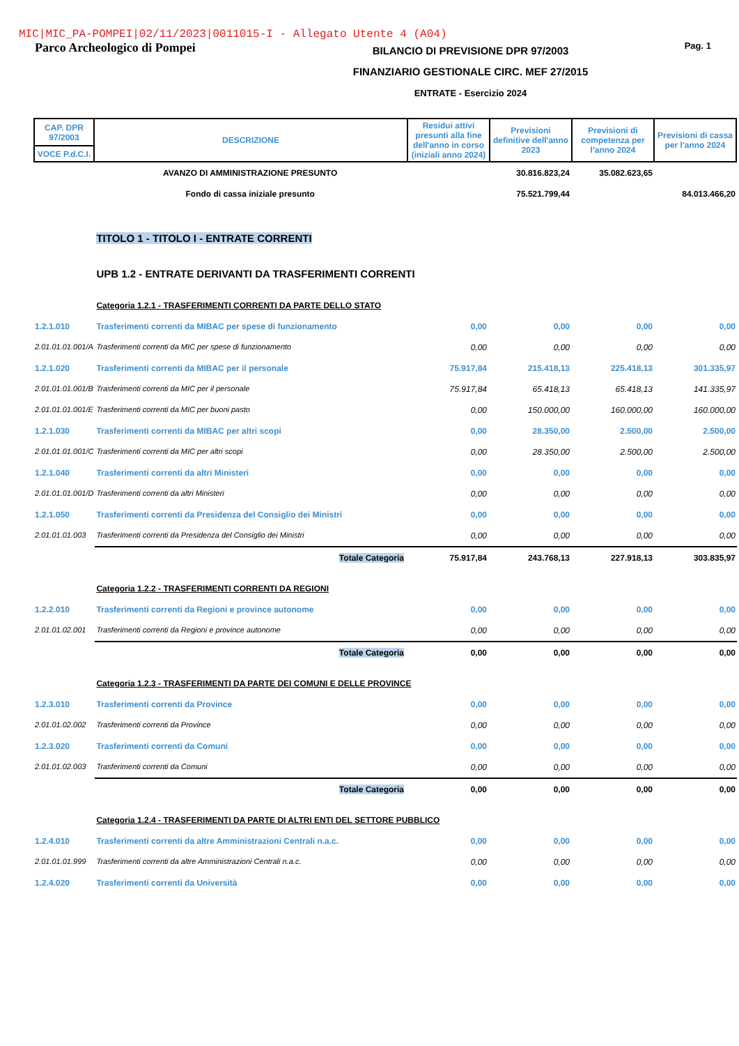MIC|MIC_PA-POMPEI|02/11/2023|0011015-I - Allegato Utente 4 (A04)
Parco Archeologico di Pompei
BILANCIO DI PREVISIONE DPR 97/2003
FINANZIARIO GESTIONALE CIRC. MEF 27/2015
ENTRATE - Esercizio 2024
Pag. 1
| CAP. DPR 97/2003 | DESCRIZIONE | Residui attivi presunti alla fine dell'anno in corso (iniziali anno 2024) | Previsioni definitive dell'anno 2023 | Previsioni di competenza per l'anno 2024 | Previsioni di cassa per l'anno 2024 |
| --- | --- | --- | --- | --- | --- |
| VOCE P.d.C.I. | | | | | |
| | AVANZO DI AMMINISTRAZIONE PRESUNTO | | 30.816.823,24 | 35.082.623,65 | |
| | Fondo di cassa iniziale presunto | | 75.521.799,44 | | 84.013.466,20 |
| | TITOLO 1 - TITOLO I - ENTRATE CORRENTI | | | | |
| | UPB 1.2 - ENTRATE DERIVANTI DA TRASFERIMENTI CORRENTI | | | | |
| | Categoria 1.2.1 - TRASFERIMENTI CORRENTI DA PARTE DELLO STATO | | | | |
| 1.2.1.010 | Trasferimenti correnti da MIBAC per spese di funzionamento | 0,00 | 0,00 | 0,00 | 0,00 |
| 2.01.01.01.001/A | Trasferimenti correnti da MIC per spese di funzionamento | 0,00 | 0,00 | 0,00 | 0,00 |
| 1.2.1.020 | Trasferimenti correnti da MIBAC per il personale | 75.917,84 | 215.418,13 | 225.418,13 | 301.335,97 |
| 2.01.01.01.001/B | Trasferimenti correnti da MIC per il personale | 75.917,84 | 65.418,13 | 65.418,13 | 141.335,97 |
| 2.01.01.01.001/E | Trasferimenti correnti da MIC per buoni pasto | 0,00 | 150.000,00 | 160.000,00 | 160.000,00 |
| 1.2.1.030 | Trasferimenti correnti da MIBAC per altri scopi | 0,00 | 28.350,00 | 2.500,00 | 2.500,00 |
| 2.01.01.01.001/C | Trasferimenti correnti da MIC per altri scopi | 0,00 | 28.350,00 | 2.500,00 | 2.500,00 |
| 1.2.1.040 | Trasferimenti correnti da altri Ministeri | 0,00 | 0,00 | 0,00 | 0,00 |
| 2.01.01.01.001/D | Trasferimenti correnti da altri Ministeri | 0,00 | 0,00 | 0,00 | 0,00 |
| 1.2.1.050 | Trasferimenti correnti da Presidenza del Consiglio dei Ministri | 0,00 | 0,00 | 0,00 | 0,00 |
| 2.01.01.01.003 | Trasferimenti correnti da Presidenza del Consiglio dei Ministri | 0,00 | 0,00 | 0,00 | 0,00 |
| | Totale Categoria | 75.917,84 | 243.768,13 | 227.918,13 | 303.835,97 |
| | Categoria 1.2.2 - TRASFERIMENTI CORRENTI DA REGIONI | | | | |
| 1.2.2.010 | Trasferimenti correnti da Regioni e province autonome | 0,00 | 0,00 | 0,00 | 0,00 |
| 2.01.01.02.001 | Trasferimenti correnti da Regioni e province autonome | 0,00 | 0,00 | 0,00 | 0,00 |
| | Totale Categoria | 0,00 | 0,00 | 0,00 | 0,00 |
| | Categoria 1.2.3 - TRASFERIMENTI DA PARTE DEI COMUNI E DELLE PROVINCE | | | | |
| 1.2.3.010 | Trasferimenti correnti da Province | 0,00 | 0,00 | 0,00 | 0,00 |
| 2.01.01.02.002 | Trasferimenti correnti da Province | 0,00 | 0,00 | 0,00 | 0,00 |
| 1.2.3.020 | Trasferimenti correnti da Comuni | 0,00 | 0,00 | 0,00 | 0,00 |
| 2.01.01.02.003 | Trasferimenti correnti da Comuni | 0,00 | 0,00 | 0,00 | 0,00 |
| | Totale Categoria | 0,00 | 0,00 | 0,00 | 0,00 |
| | Categoria 1.2.4 - TRASFERIMENTI DA PARTE DI ALTRI ENTI DEL SETTORE PUBBLICO | | | | |
| 1.2.4.010 | Trasferimenti correnti da altre Amministrazioni Centrali n.a.c. | 0,00 | 0,00 | 0,00 | 0,00 |
| 2.01.01.01.999 | Trasferimenti correnti da altre Amministrazioni Centrali n.a.c. | 0,00 | 0,00 | 0,00 | 0,00 |
| 1.2.4.020 | Trasferimenti correnti da Università | 0,00 | 0,00 | 0,00 | 0,00 |